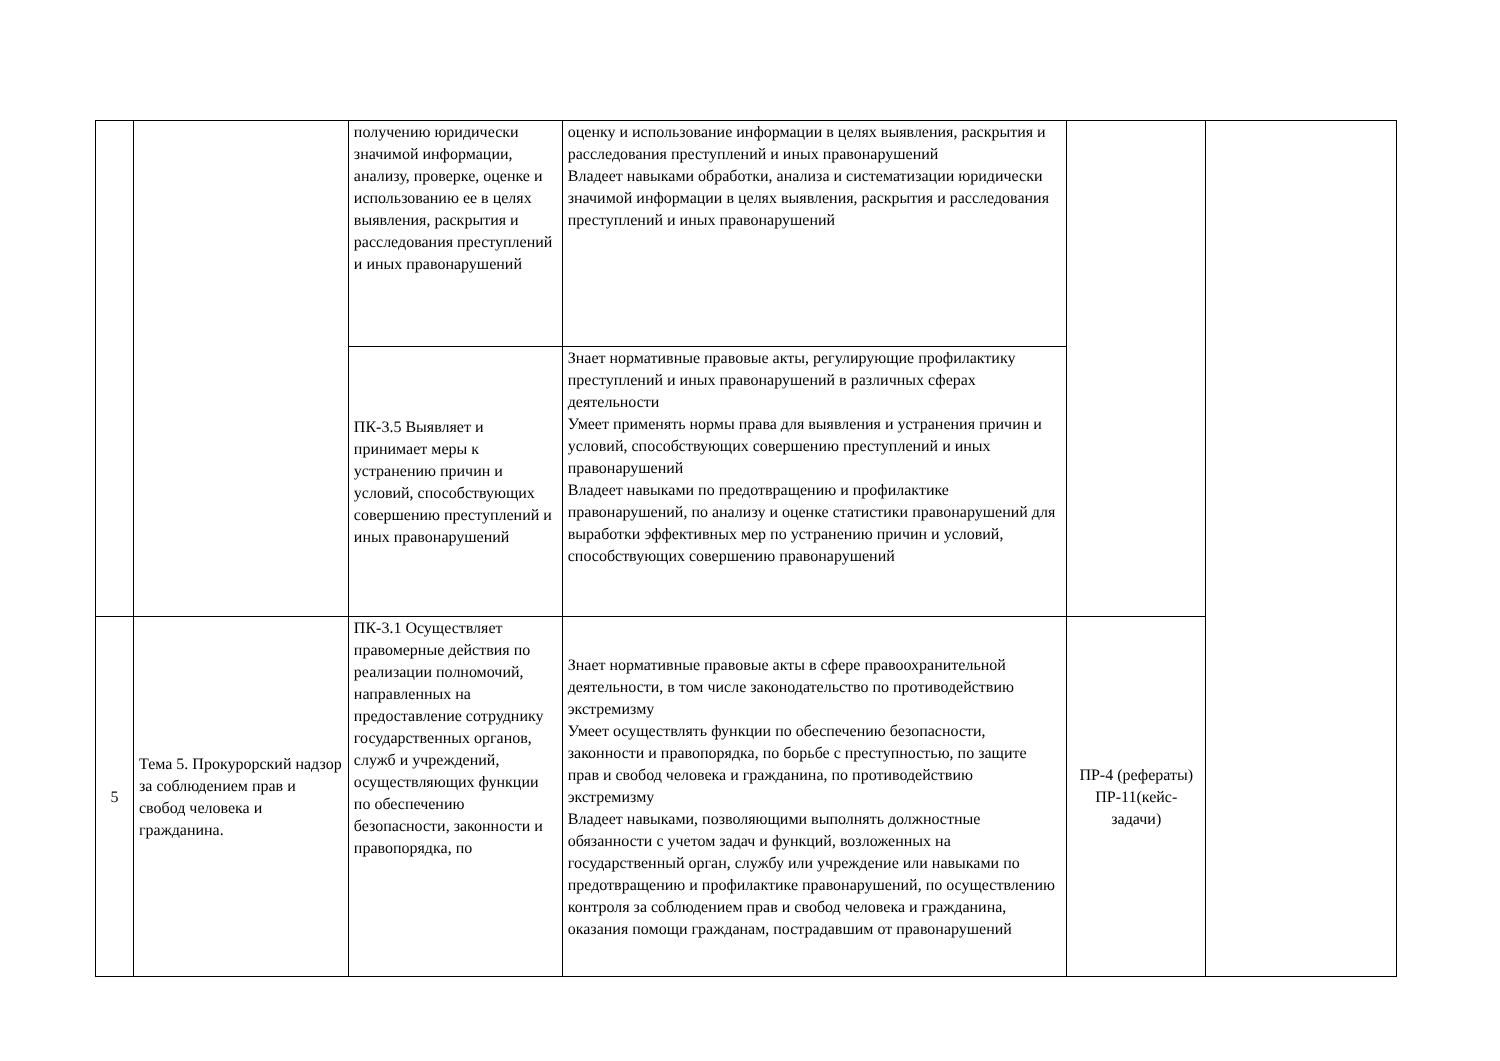| | | получению юридически значимой информации, анализу, проверке, оценке и использованию ее в целях выявления, раскрытия и расследования преступлений и иных правонарушений | оценку и использование информации в целях выявления, раскрытия и расследования преступлений и иных правонарушений Владеет навыками обработки, анализа и систематизации юридически значимой информации в целях выявления, раскрытия и расследования преступлений и иных правонарушений | | |
| | | ПК-3.5 Выявляет и принимает меры к устранению причин и условий, способствующих совершению преступлений и иных правонарушений | Знает нормативные правовые акты, регулирующие профилактику преступлений и иных правонарушений в различных сферах деятельности Умеет применять нормы права для выявления и устранения причин и условий, способствующих совершению преступлений и иных правонарушений Владеет навыками по предотвращению и профилактике правонарушений, по анализу и оценке статистики правонарушений для выработки эффективных мер по устранению причин и условий, способствующих совершению правонарушений | | |
| 5 | Тема 5. Прокурорский надзор за соблюдением прав и свобод человека и гражданина. | ПК-3.1 Осуществляет правомерные действия по реализации полномочий, направленных на предоставление сотруднику государственных органов, служб и учреждений, осуществляющих функции по обеспечению безопасности, законности и правопорядка, по | Знает нормативные правовые акты в сфере правоохранительной деятельности, в том числе законодательство по противодействию экстремизму Умеет осуществлять функции по обеспечению безопасности, законности и правопорядка, по борьбе с преступностью, по защите прав и свобод человека и гражданина, по противодействию экстремизму Владеет навыками, позволяющими выполнять должностные обязанности с учетом задач и функций, возложенных на государственный орган, службу или учреждение или навыками по предотвращению и профилактике правонарушений, по осуществлению контроля за соблюдением прав и свобод человека и гражданина, оказания помощи гражданам, пострадавшим от правонарушений | ПР-4 (рефераты) ПР-11(кейс-задачи) | |